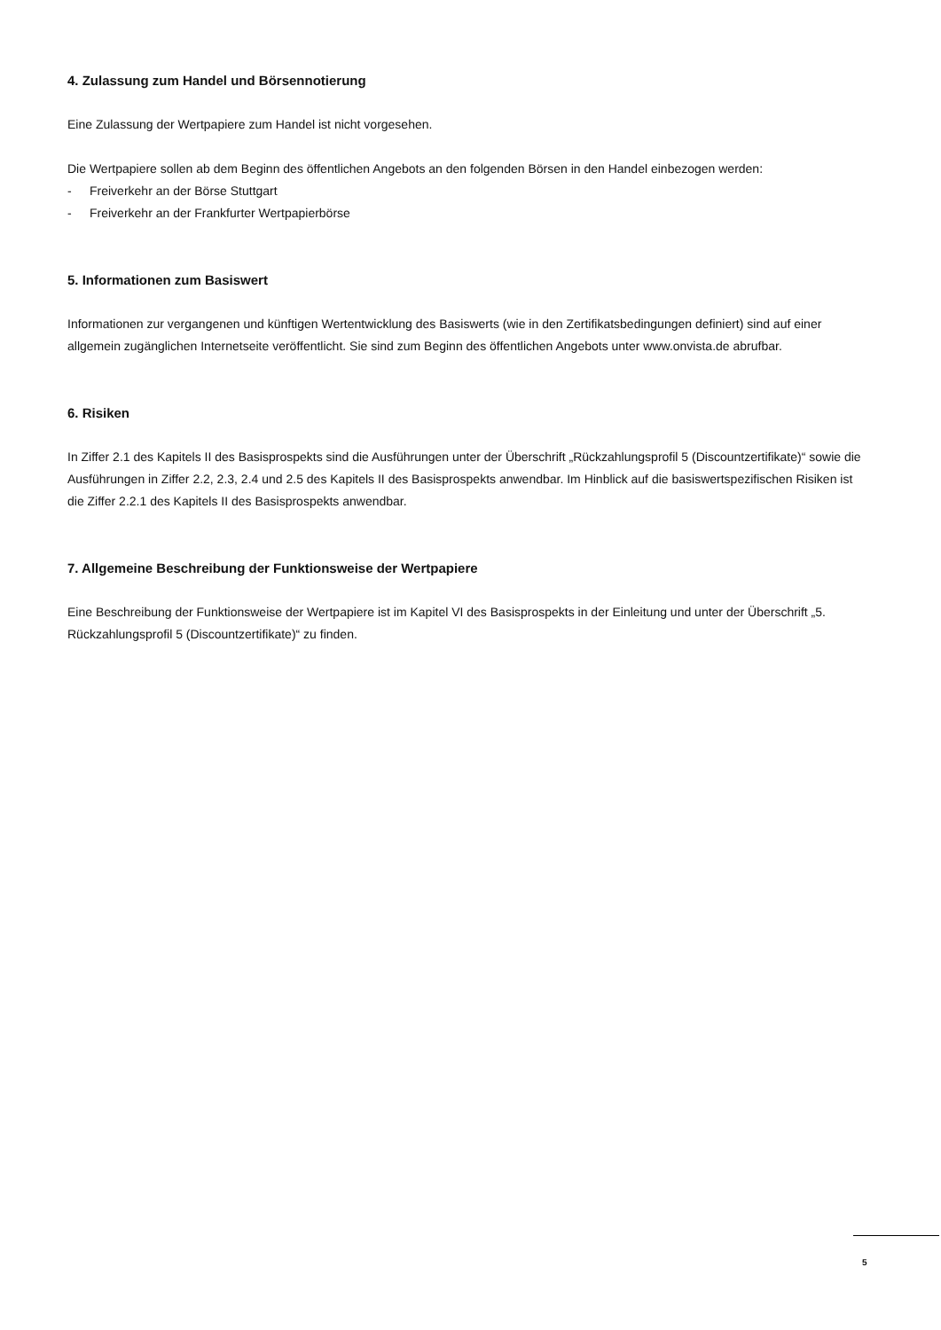4. Zulassung zum Handel und Börsennotierung
Eine Zulassung der Wertpapiere zum Handel ist nicht vorgesehen.
Die Wertpapiere sollen ab dem Beginn des öffentlichen Angebots an den folgenden Börsen in den Handel einbezogen werden:
- Freiverkehr an der Börse Stuttgart
- Freiverkehr an der Frankfurter Wertpapierbörse
5. Informationen zum Basiswert
Informationen zur vergangenen und künftigen Wertentwicklung des Basiswerts (wie in den Zertifikatsbedingungen definiert) sind auf einer allgemein zugänglichen Internetseite veröffentlicht. Sie sind zum Beginn des öffentlichen Angebots unter www.onvista.de abrufbar.
6. Risiken
In Ziffer 2.1 des Kapitels II des Basisprospekts sind die Ausführungen unter der Überschrift „Rückzahlungsprofil 5 (Discountzertifikate)“ sowie die Ausführungen in Ziffer 2.2, 2.3, 2.4 und 2.5 des Kapitels II des Basisprospekts anwendbar. Im Hinblick auf die basiswertspezifischen Risiken ist die Ziffer 2.2.1 des Kapitels II des Basisprospekts anwendbar.
7. Allgemeine Beschreibung der Funktionsweise der Wertpapiere
Eine Beschreibung der Funktionsweise der Wertpapiere ist im Kapitel VI des Basisprospekts in der Einleitung und unter der Überschrift „5. Rückzahlungsprofil 5 (Discountzertifikate)“ zu finden.
5